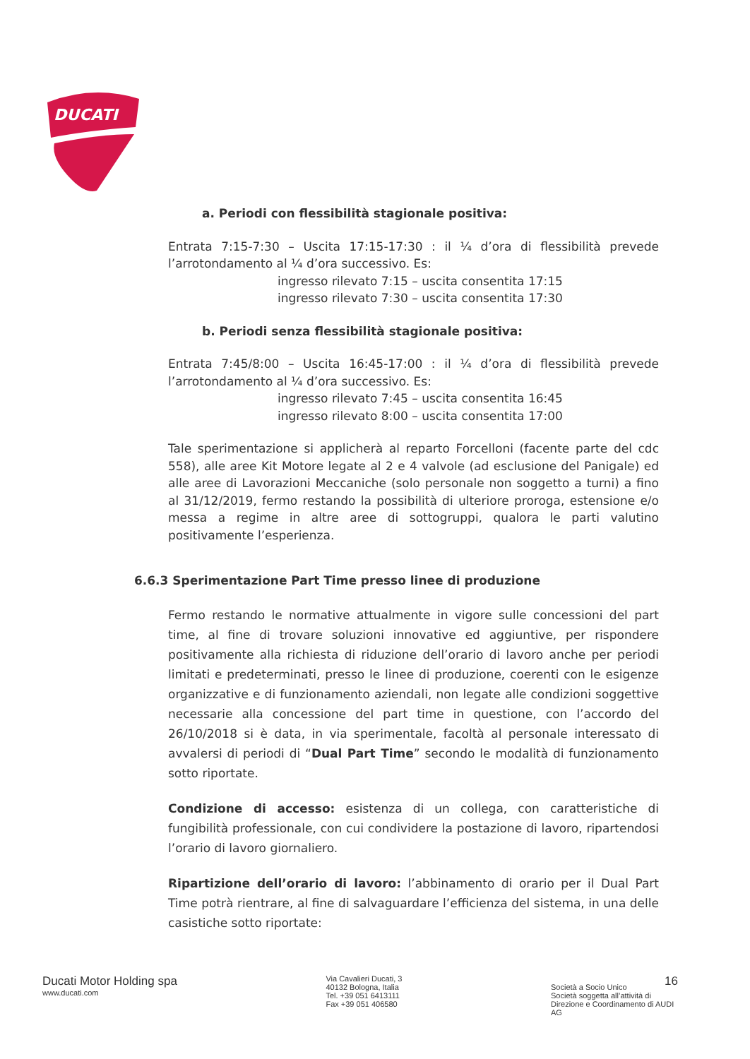DUCATI
a. Periodi con flessibilità stagionale positiva:
Entrata 7:15-7:30 – Uscita 17:15-17:30 : il ¼ d’ora di flessibilità prevede l’arrotondamento al ¼ d’ora successivo. Es:
ingresso rilevato 7:15 – uscita consentita 17:15
ingresso rilevato 7:30 – uscita consentita 17:30
b. Periodi senza flessibilità stagionale positiva:
Entrata 7:45/8:00 – Uscita 16:45-17:00 : il ¼ d’ora di flessibilità prevede l’arrotondamento al ¼ d’ora successivo. Es:
ingresso rilevato 7:45 – uscita consentita 16:45
ingresso rilevato 8:00 – uscita consentita 17:00
Tale sperimentazione si applicherà al reparto Forcelloni (facente parte del cdc 558), alle aree Kit Motore legate al 2 e 4 valvole (ad esclusione del Panigale) ed alle aree di Lavorazioni Meccaniche (solo personale non soggetto a turni) a fino al 31/12/2019, fermo restando la possibilità di ulteriore proroga, estensione e/o messa a regime in altre aree di sottogruppi, qualora le parti valutino positivamente l’esperienza.
6.6.3 Sperimentazione Part Time presso linee di produzione
Fermo restando le normative attualmente in vigore sulle concessioni del part time, al fine di trovare soluzioni innovative ed aggiuntive, per rispondere positivamente alla richiesta di riduzione dell’orario di lavoro anche per periodi limitati e predeterminati, presso le linee di produzione, coerenti con le esigenze organizzative e di funzionamento aziendali, non legate alle condizioni soggettive necessarie alla concessione del part time in questione, con l’accordo del 26/10/2018 si è data, in via sperimentale, facoltà al personale interessato di avvalersi di periodi di “Dual Part Time” secondo le modalità di funzionamento sotto riportate.
Condizione di accesso: esistenza di un collega, con caratteristiche di fungibilità professionale, con cui condividere la postazione di lavoro, ripartendosi l’orario di lavoro giornaliero.
Ripartizione dell’orario di lavoro: l’abbinamento di orario per il Dual Part Time potrà rientrare, al fine di salvaguardare l’efficienza del sistema, in una delle casistiche sotto riportate:
Ducati Motor Holding spa
www.ducati.com
Via Cavalieri Ducati, 3
40132 Bologna, Italia
Tel. +39 051 6413111
Fax +39 051 406580
16
Società a Socio Unico
Società soggetta all’attività di Direzione e Coordinamento di AUDI AG